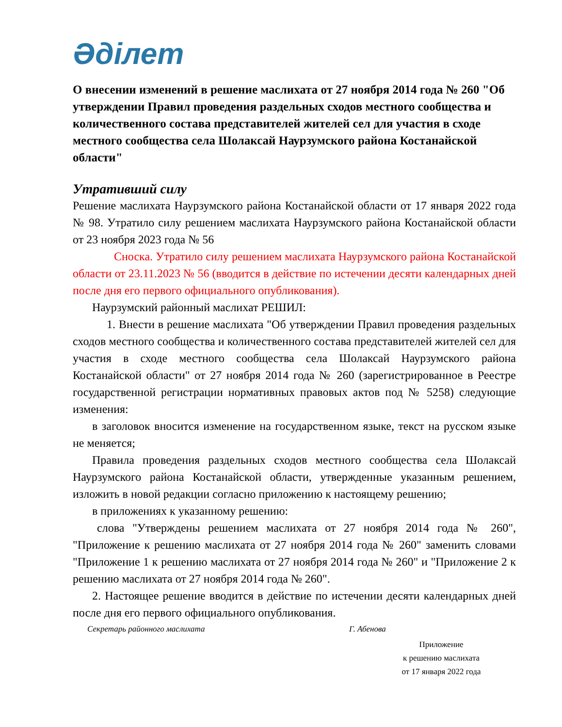Әділет
О внесении изменений в решение маслихата от 27 ноября 2014 года № 260 "Об утверждении Правил проведения раздельных сходов местного сообщества и количественного состава представителей жителей сел для участия в сходе местного сообщества села Шолаксай Наурзумского района Костанайской области"
Утративший силу
Решение маслихата Наурзумского района Костанайской области от 17 января 2022 года № 98. Утратило силу решением маслихата Наурзумского района Костанайской области от 23 ноября 2023 года № 56
Сноска. Утратило силу решением маслихата Наурзумского района Костанайской области от 23.11.2023 № 56 (вводится в действие по истечении десяти календарных дней после дня его первого официального опубликования).
Наурзумский районный маслихат РЕШИЛ:
1. Внести в решение маслихата "Об утверждении Правил проведения раздельных сходов местного сообщества и количественного состава представителей жителей сел для участия в сходе местного сообщества села Шолаксай Наурзумского района Костанайской области" от 27 ноября 2014 года № 260 (зарегистрированное в Реестре государственной регистрации нормативных правовых актов под № 5258) следующие изменения:
в заголовок вносится изменение на государственном языке, текст на русском языке не меняется;
Правила проведения раздельных сходов местного сообщества села Шолаксай Наурзумского района Костанайской области, утвержденные указанным решением, изложить в новой редакции согласно приложению к настоящему решению;
в приложениях к указанному решению:
слова "Утверждены решением маслихата от 27 ноября 2014 года № 260", "Приложение к решению маслихата от 27 ноября 2014 года № 260" заменить словами "Приложение 1 к решению маслихата от 27 ноября 2014 года № 260" и "Приложение 2 к решению маслихата от 27 ноября 2014 года № 260".
2. Настоящее решение вводится в действие по истечении десяти календарных дней после дня его первого официального опубликования.
Секретарь районного маслихата Г. Абенова
Приложение
к решению маслихата
от 17 января 2022 года